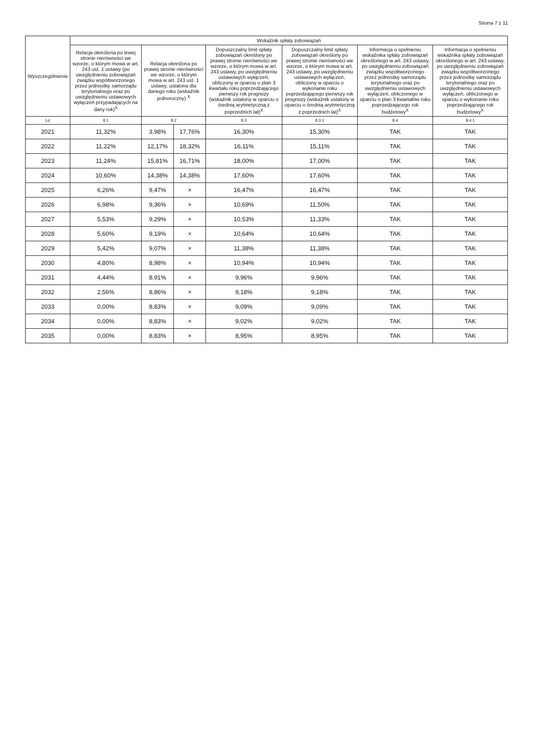Strona 7 z 11
| Wyszczególnienie | Wskaźnik spłaty zobowiązań | | | | | | |
| --- | --- | --- | --- | --- | --- | --- | --- |
| | Relacja określona po lewej stronie nierówności we wzorze, o którym mowa w art. 243 ust. 1 ustawy (po uwzględnieniu zobowiązań związku współtworzonego przez jednostkę samorządu terytorialnego oraz po uwzględnieniu ustawowych wyłączeń przypadających na dany rok)<sup>X</sup> | Relacja określona po prawej stronie nierówności we wzorze, o którym mowa w art. 243 ust. 1 ustawy, ustalona dla danego roku (wskaźnik jednoroczny) <sup>X</sup> | | Dopuszczalny limit spłaty zobowiązań określony po prawej stronie nierówności we wzorze, o którym mowa w art. 243 ustawy, po uwzględnieniu ustawowych wyłączeń, obliczony w oparciu o plan 3 kwartału roku poprzedzającego pierwszy rok prognozy (wskaźnik ustalony w oparciu o średnią arytmetyczną z poprzednich lat)<sup>X</sup> | Dopuszczalny limit spłaty zobowiązań określony po prawej stronie nierówności we wzorze, o którym mowa w art. 243 ustawy, po uwzględnieniu ustawowych wyłączeń, obliczony w oparciu o wykonanie roku poprzedzającego pierwszy rok prognozy (wskaźnik ustalony w oparciu o średnią arytmetyczną z poprzednich lat)<sup>X</sup> | Informacja o spełnieniu wskaźnika spłaty zobowiązań określonego w art. 243 ustawy, po uwzględnieniu zobowiązań związku współtworzonego przez jednostkę samorządu terytorialnego oraz po uwzględnieniu ustawowych wyłączeń, obliczonego w oparciu o plan 3 kwartałów roku poprzedzającego rok budżetowy<sup>X</sup> | Informacja o spełnieniu wskaźnika spłaty zobowiązań określonego w art. 243 ustawy, po uwzględnieniu zobowiązań związku współtworzonego przez jednostkę samorządu terytorialnego oraz po uwzględnieniu ustawowych wyłączeń, obliczonego w oparciu o wykonanie roku poprzedzającego rok budżetowy<sup>X</sup> |
| Lp | 8.1 | 8.2 | | 8.3 | 8.3.1 | 8.4 | 8.4.1 |
| 2021 | 11,32% | 3,98% | 17,76% | 16,30% | 15,30% | TAK | TAK |
| 2022 | 11,22% | 12,17% | 18,32% | 16,11% | 15,11% | TAK | TAK |
| 2023 | 11,24% | 15,81% | 16,71% | 18,00% | 17,00% | TAK | TAK |
| 2024 | 10,60% | 14,38% | 14,38% | 17,60% | 17,60% | TAK | TAK |
| 2025 | 6,26% | 9,47% | × | 16,47% | 16,47% | TAK | TAK |
| 2026 | 6,98% | 9,36% | × | 10,69% | 11,50% | TAK | TAK |
| 2027 | 5,53% | 9,29% | × | 10,53% | 11,33% | TAK | TAK |
| 2028 | 5,60% | 9,19% | × | 10,64% | 10,64% | TAK | TAK |
| 2029 | 5,42% | 9,07% | × | 11,38% | 11,38% | TAK | TAK |
| 2030 | 4,80% | 8,98% | × | 10,94% | 10,94% | TAK | TAK |
| 2031 | 4,44% | 8,91% | × | 9,96% | 9,96% | TAK | TAK |
| 2032 | 2,56% | 8,86% | × | 9,18% | 9,18% | TAK | TAK |
| 2033 | 0,00% | 8,83% | × | 9,09% | 9,09% | TAK | TAK |
| 2034 | 0,00% | 8,83% | × | 9,02% | 9,02% | TAK | TAK |
| 2035 | 0,00% | 8,83% | × | 8,95% | 8,95% | TAK | TAK |